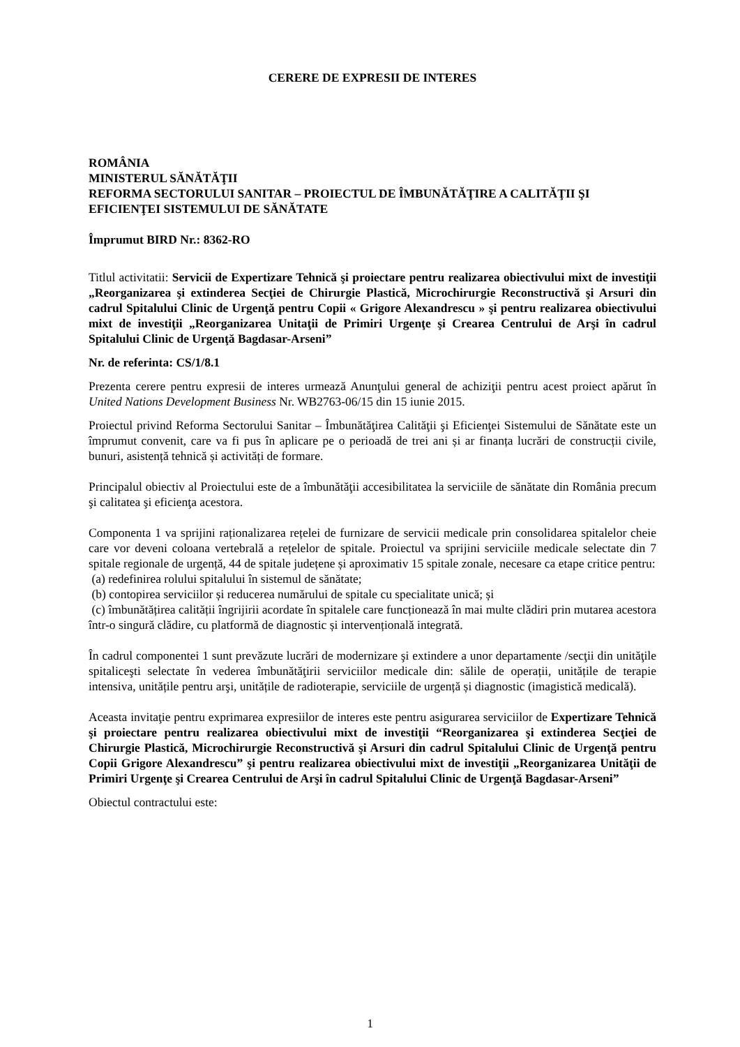CERERE DE EXPRESII DE INTERES
ROMÂNIA
MINISTERUL SĂNĂTĂŢII
REFORMA SECTORULUI SANITAR – PROIECTUL DE ÎMBUNĂTĂŢIRE A CALITĂŢII ŞI EFICIENŢEI SISTEMULUI DE SĂNĂTATE
Împrumut BIRD Nr.: 8362-RO
Titlul activitatii: Servicii de Expertizare Tehnică şi proiectare pentru realizarea obiectivului mixt de investiţii „Reorganizarea şi extinderea Secţiei de Chirurgie Plastică, Microchirurgie Reconstructivă şi Arsuri din cadrul Spitalului Clinic de Urgenţă pentru Copii « Grigore Alexandrescu » şi pentru realizarea obiectivului mixt de investiţii „Reorganizarea Unitaţii de Primiri Urgenţe şi Crearea Centrului de Arşi în cadrul Spitalului Clinic de Urgenţă Bagdasar-Arseni”
Nr. de referinta: CS/1/8.1
Prezenta cerere pentru expresii de interes urmează Anunţului general de achiziţii pentru acest proiect apărut în United Nations Development Business Nr. WB2763-06/15 din 15 iunie 2015.
Proiectul privind Reforma Sectorului Sanitar – Îmbunătăţirea Calităţii şi Eficienţei Sistemului de Sănătate este un împrumut convenit, care va fi pus în aplicare pe o perioadă de trei ani și ar finanța lucrări de construcții civile, bunuri, asistență tehnică și activități de formare.
Principalul obiectiv al Proiectului este de a îmbunătăţii accesibilitatea la serviciile de sănătate din România precum şi calitatea şi eficienţa acestora.
Componenta 1 va sprijini raționalizarea rețelei de furnizare de servicii medicale prin consolidarea spitalelor cheie care vor deveni coloana vertebrală a rețelelor de spitale. Proiectul va sprijini serviciile medicale selectate din 7 spitale regionale de urgență, 44 de spitale județene și aproximativ 15 spitale zonale, necesare ca etape critice pentru:
(a) redefinirea rolului spitalului în sistemul de sănătate;
(b) contopirea serviciilor și reducerea numărului de spitale cu specialitate unică; și
(c) îmbunătățirea calității îngrijirii acordate în spitalele care funcționează în mai multe clădiri prin mutarea acestora într-o singură clădire, cu platformă de diagnostic și intervențională integrată.
În cadrul componentei 1 sunt prevăzute lucrări de modernizare şi extindere a unor departamente /secţii din unităţile spitaliceşti selectate în vederea îmbunătăţirii serviciilor medicale din: sălile de operații, unitățile de terapie intensiva, unitățile pentru arşi, unitățile de radioterapie, serviciile de urgență și diagnostic (imagistică medicală).
Aceasta invitaţie pentru exprimarea expresiilor de interes este pentru asigurarea serviciilor de Expertizare Tehnică şi proiectare pentru realizarea obiectivului mixt de investiţii “Reorganizarea şi extinderea Secţiei de Chirurgie Plastică, Microchirurgie Reconstructivă şi Arsuri din cadrul Spitalului Clinic de Urgenţă pentru Copii Grigore Alexandrescu” şi pentru realizarea obiectivului mixt de investiţii „Reorganizarea Unităţii de Primiri Urgenţe şi Crearea Centrului de Arşi în cadrul Spitalului Clinic de Urgenţă Bagdasar-Arseni”
Obiectul contractului este:
1